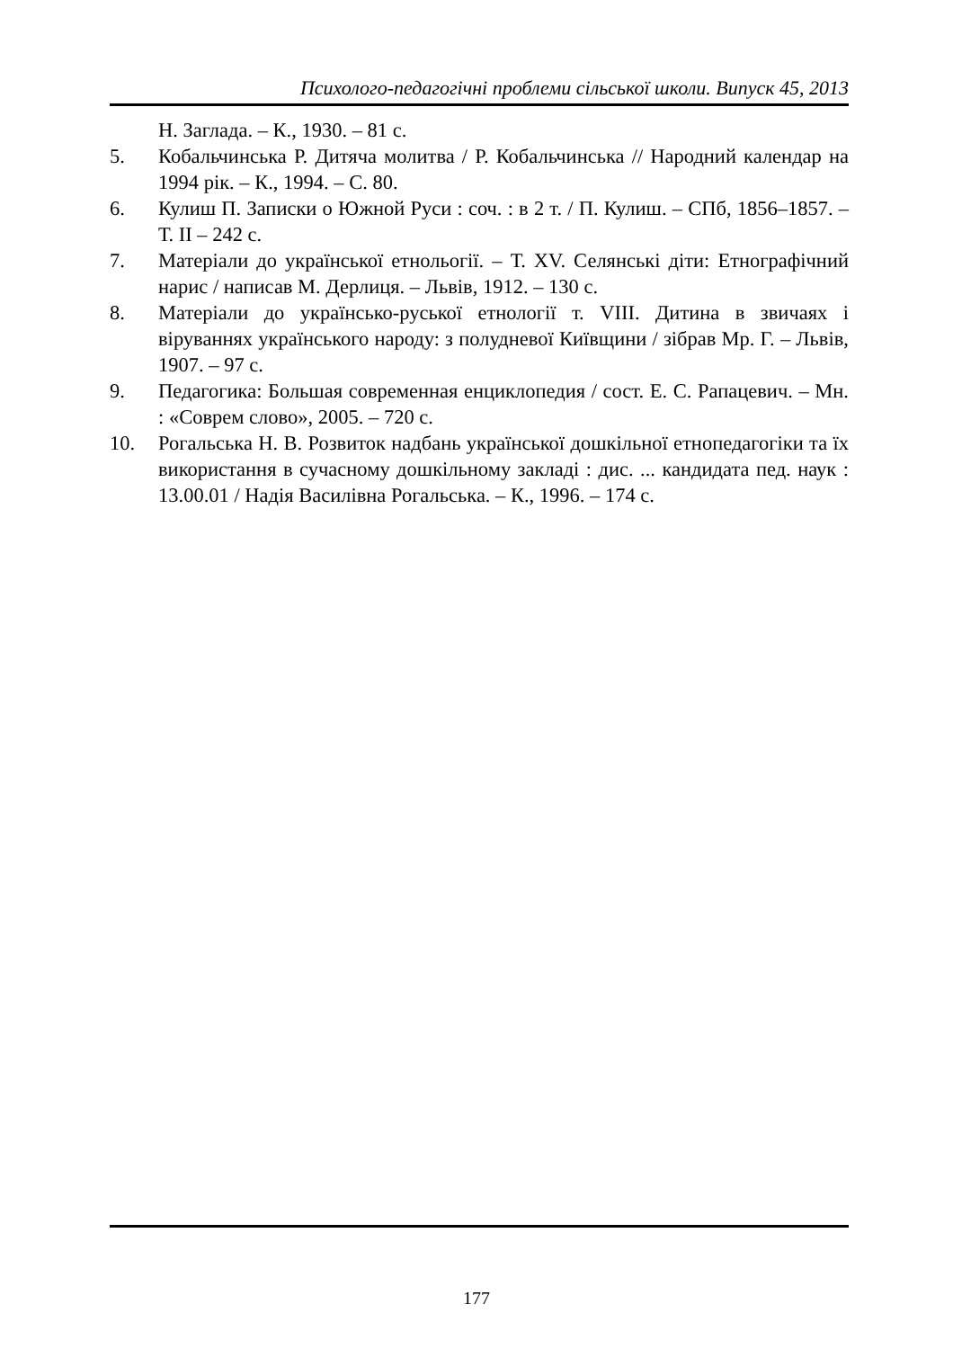Психолого-педагогічні проблеми сільської школи. Випуск 45, 2013
Н. Заглада. – К., 1930. – 81 с.
5. Кобальчинська Р. Дитяча молитва / Р. Кобальчинська // Народний календар на 1994 рік. – К., 1994. – С. 80.
6. Кулиш П. Записки о Южной Руси : соч. : в 2 т. / П. Кулиш. – СПб, 1856–1857. – Т. II – 242 с.
7. Матеріали до української етнольогії. – Т. XV. Селянські діти: Етнографічний нарис / написав М. Дерлиця. – Львів, 1912. – 130 с.
8. Матеріали до українсько-руської етнології т. VIII. Дитина в звичаях і віруваннях українського народу: з полудневої Київщини / зібрав Мр. Г. – Львів, 1907. – 97 с.
9. Педагогика: Большая современная енциклопедия / сост. Е. С. Рапацевич. – Мн. : «Соврем слово», 2005. – 720 с.
10. Рогальська Н. В. Розвиток надбань української дошкільної етнопедагогіки та їх використання в сучасному дошкільному закладі : дис. ... кандидата пед. наук : 13.00.01 / Надія Василівна Рогальська. – К., 1996. – 174 с.
177